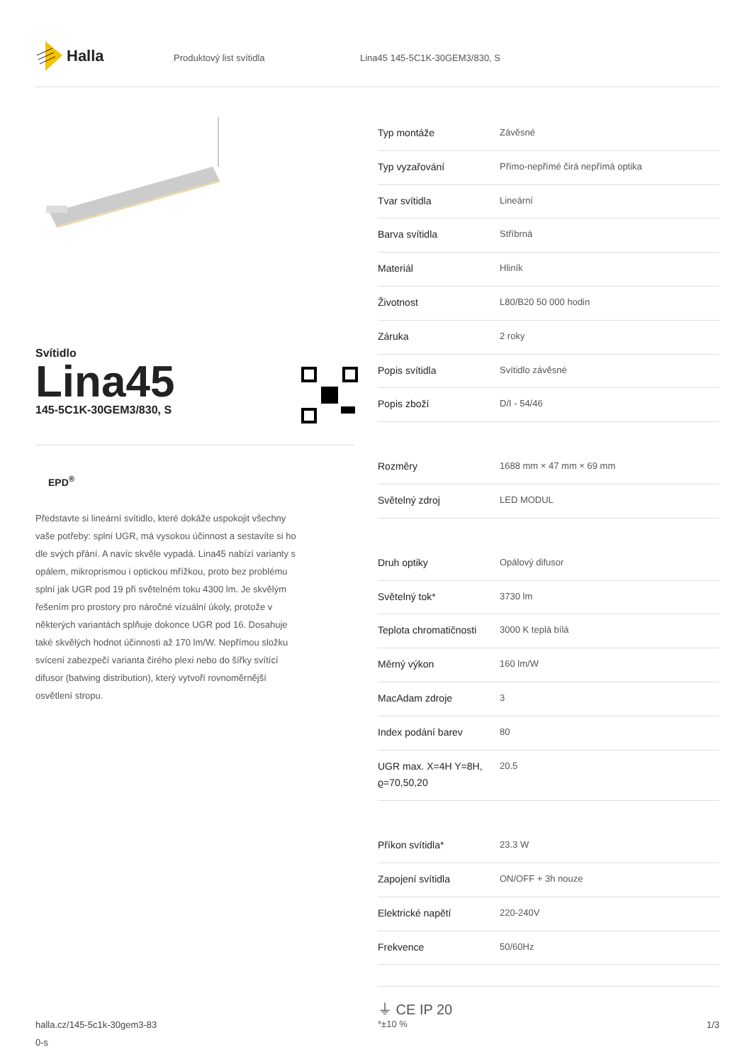Halla
Produktový list svítidla Lina45 145-5C1K-30GEM3/830, S
Svítidlo
Lina45
145-5C1K-30GEM3/830, S
EPD<sup>®</sup>
Představte si lineární svítidlo, které dokáže uspokojit všechny vaše potřeby: splní UGR, má vysokou účinnost a sestavíte si ho dle svých přání. A navíc skvěle vypadá. Lina45 nabízí varianty s opálem, mikroprismou i optickou mřížkou, proto bez problému splní jak UGR pod 19 při světelném toku 4300 lm. Je skvělým řešením pro prostory pro náročné vizuální úkoly, protože v některých variantách splňuje dokonce UGR pod 16. Dosahuje také skvělých hodnot účinnosti až 170 lm/W. Nepřímou složku svícení zabezpečí varianta čirého plexi nebo do šířky svítící difusor (batwing distribution), který vytvoří rovnoměrnější osvětlení stropu.
| Typ montáže | Závěsné |
| Typ vyzařování | Přímo-nepřímé čirá nepřímá optika |
| Tvar svítidla | Lineární |
| Barva svítidla | Stříbrná |
| Materiál | Hliník |
| Životnost | L80/B20 50 000 hodin |
| Záruka | 2 roky |
| Popis svítidla | Svítidlo závěsné |
| Popis zboží | D/I - 54/46 |
| Rozměry | 1688 mm × 47 mm × 69 mm |
| Světelný zdroj | LED MODUL |
| Druh optiky | Opálový difusor |
| Světelný tok* | 3730 lm |
| Teplota chromatičnosti | 3000 K teplá bílá |
| Měrný výkon | 160 lm/W |
| MacAdam zdroje | 3 |
| Index podání barev | 80 |
| UGR max. X=4H Y=8H, ϱ=70,50,20 | 20.5 |
| Příkon svítidla* | 23.3 W |
| Zapojení svítidla | ON/OFF + 3h nouze |
| Elektrické napětí | 220-240V |
| Frekvence | 50/60Hz |
⏚ CE IP 20
*±10 %
halla.cz/145-5c1k-30gem3-83
0-s
1/3